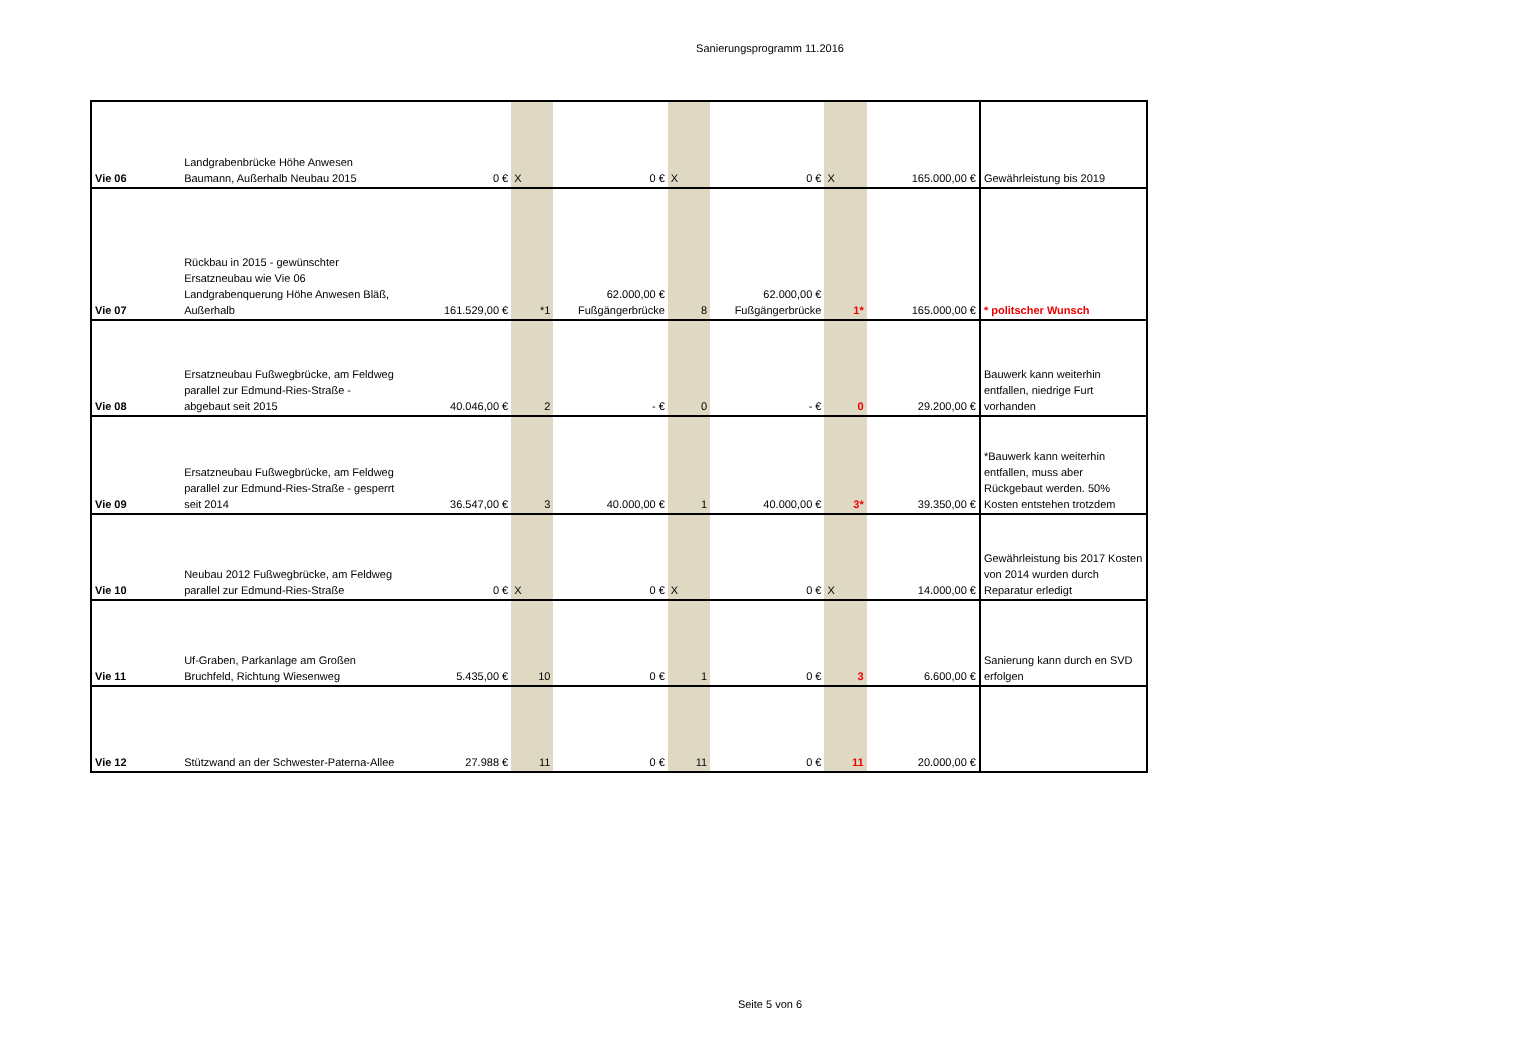Sanierungsprogramm 11.2016
| Vie 06 | Landgrabenbrücke Höhe Anwesen Baumann, Außerhalb Neubau 2015 | 0 € | X | 0 € | X | 0 € | X | 165.000,00 € | Gewährleistung bis 2019 |
| Vie 07 | Rückbau in 2015 - gewünschter Ersatzneubau wie Vie 06 Landgrabenquerung Höhe Anwesen Bläß, Außerhalb | 161.529,00 € | *1 | 62.000,00 € Fußgängerbrücke | 8 | 62.000,00 € Fußgängerbrücke | 1* | 165.000,00 € | * politscher Wunsch |
| Vie 08 | Ersatzneubau Fußwegbrücke, am Feldweg parallel zur Edmund-Ries-Straße - abgebaut seit 2015 | 40.046,00 € | 2 | - € | 0 | - € | 0 | 29.200,00 € | Bauwerk kann weiterhin entfallen, niedrige Furt vorhanden |
| Vie 09 | Ersatzneubau Fußwegbrücke, am Feldweg parallel zur Edmund-Ries-Straße - gesperrt seit 2014 | 36.547,00 € | 3 | 40.000,00 € | 1 | 40.000,00 € | 3* | 39.350,00 € | *Bauwerk kann weiterhin entfallen, muss aber Rückgebaut werden. 50% Kosten entstehen trotzdem |
| Vie 10 | Neubau 2012 Fußwegbrücke, am Feldweg parallel zur Edmund-Ries-Straße | 0 € | X | 0 € | X | 0 € | X | 14.000,00 € | Gewährleistung bis 2017 Kosten von 2014 wurden durch Reparatur erledigt |
| Vie 11 | Uf-Graben, Parkanlage am Großen Bruchfeld, Richtung Wiesenweg | 5.435,00 € | 10 | 0 € | 1 | 0 € | 3 | 6.600,00 € | Sanierung kann durch en SVD erfolgen |
| Vie 12 | Stützwand an der Schwester-Paterna-Allee | 27.988 € | 11 | 0 € | 11 | 0 € | 11 | 20.000,00 € | |
Seite 5 von 6